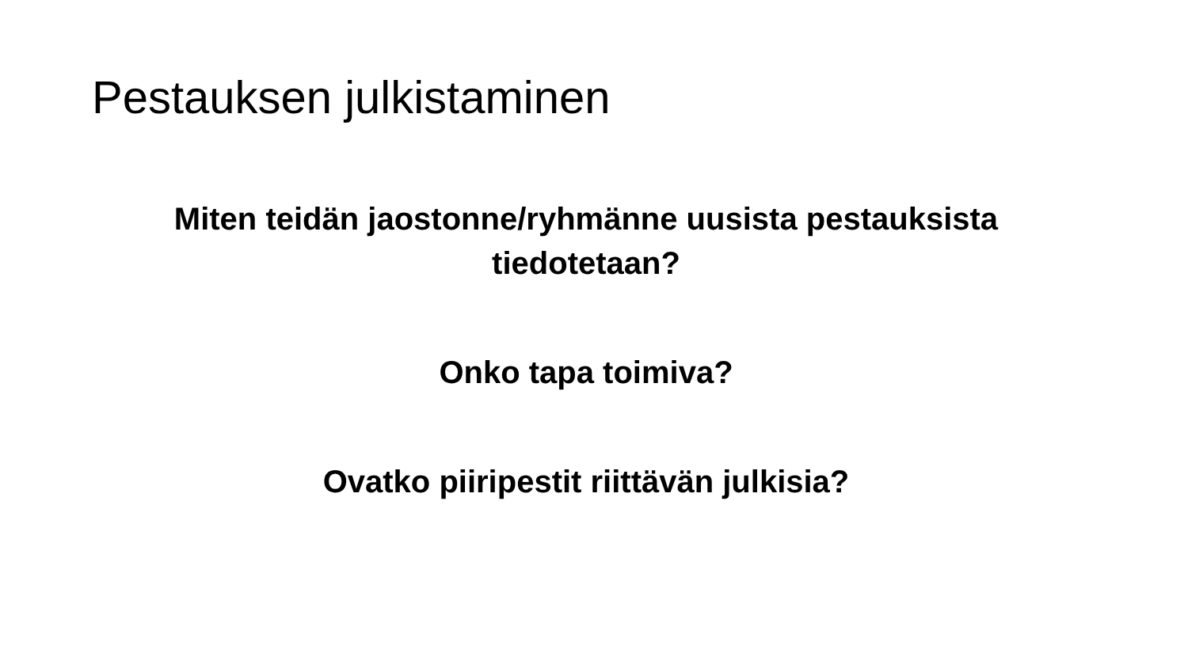Pestauksen julkistaminen
Miten teidän jaostonne/ryhmänne uusista pestauksista tiedotetaan?
Onko tapa toimiva?
Ovatko piiripestit riittävän julkisia?